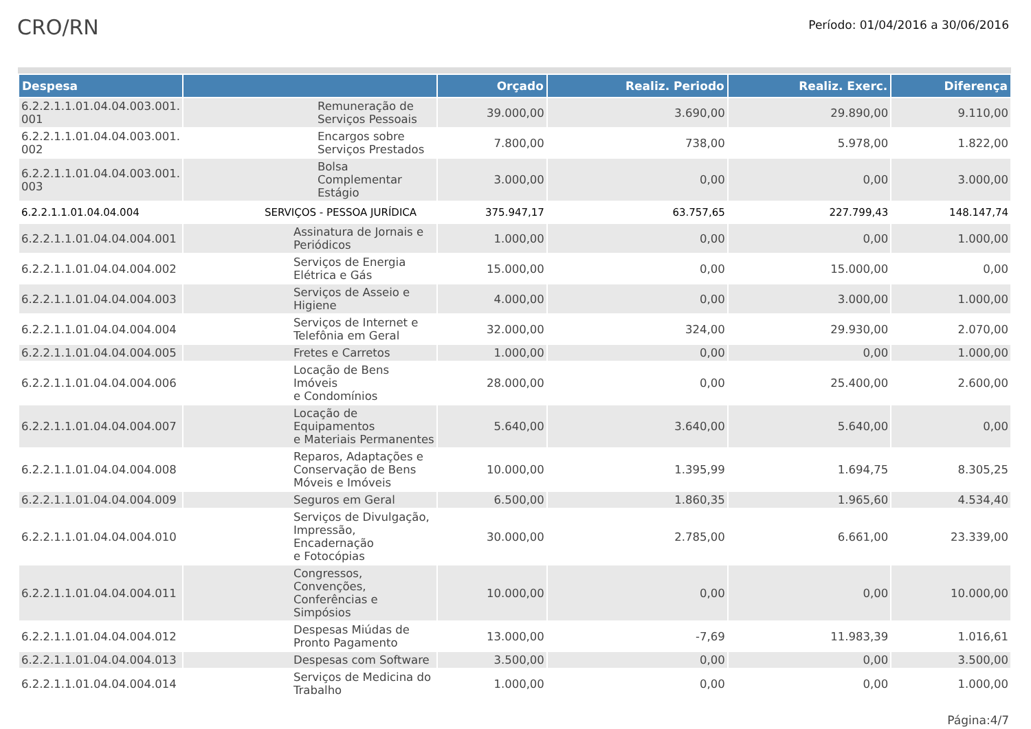CRO/RN
Período: 01/04/2016 a 30/06/2016
| Despesa | | Orçado | Realiz. Periodo | Realiz. Exerc. | Diferença |
| --- | --- | --- | --- | --- | --- |
| 6.2.2.1.1.01.04.04.003.001. 001 | Remuneração de Serviços Pessoais | 39.000,00 | 3.690,00 | 29.890,00 | 9.110,00 |
| 6.2.2.1.1.01.04.04.003.001. 002 | Encargos sobre Serviços Prestados | 7.800,00 | 738,00 | 5.978,00 | 1.822,00 |
| 6.2.2.1.1.01.04.04.003.001. 003 | Bolsa Complementar Estágio | 3.000,00 | 0,00 | 0,00 | 3.000,00 |
| 6.2.2.1.1.01.04.04.004 | SERVIÇOS - PESSOA JURÍDICA | 375.947,17 | 63.757,65 | 227.799,43 | 148.147,74 |
| 6.2.2.1.1.01.04.04.004.001 | Assinatura de Jornais e Periódicos | 1.000,00 | 0,00 | 0,00 | 1.000,00 |
| 6.2.2.1.1.01.04.04.004.002 | Serviços de Energia Elétrica e Gás | 15.000,00 | 0,00 | 15.000,00 | 0,00 |
| 6.2.2.1.1.01.04.04.004.003 | Serviços de Asseio e Higiene | 4.000,00 | 0,00 | 3.000,00 | 1.000,00 |
| 6.2.2.1.1.01.04.04.004.004 | Serviços de Internet e Telefônia em Geral | 32.000,00 | 324,00 | 29.930,00 | 2.070,00 |
| 6.2.2.1.1.01.04.04.004.005 | Fretes e Carretos | 1.000,00 | 0,00 | 0,00 | 1.000,00 |
| 6.2.2.1.1.01.04.04.004.006 | Locação de Bens Imóveis e Condomínios | 28.000,00 | 0,00 | 25.400,00 | 2.600,00 |
| 6.2.2.1.1.01.04.04.004.007 | Locação de Equipamentos e Materiais Permanentes | 5.640,00 | 3.640,00 | 5.640,00 | 0,00 |
| 6.2.2.1.1.01.04.04.004.008 | Reparos, Adaptações e Conservação de Bens Móveis e Imóveis | 10.000,00 | 1.395,99 | 1.694,75 | 8.305,25 |
| 6.2.2.1.1.01.04.04.004.009 | Seguros em Geral | 6.500,00 | 1.860,35 | 1.965,60 | 4.534,40 |
| 6.2.2.1.1.01.04.04.004.010 | Serviços de Divulgação, Impressão, Encadernação e Fotocópias | 30.000,00 | 2.785,00 | 6.661,00 | 23.339,00 |
| 6.2.2.1.1.01.04.04.004.011 | Congressos, Convenções, Conferências e Simpósios | 10.000,00 | 0,00 | 0,00 | 10.000,00 |
| 6.2.2.1.1.01.04.04.004.012 | Despesas Miúdas de Pronto Pagamento | 13.000,00 | -7,69 | 11.983,39 | 1.016,61 |
| 6.2.2.1.1.01.04.04.004.013 | Despesas com Software | 3.500,00 | 0,00 | 0,00 | 3.500,00 |
| 6.2.2.1.1.01.04.04.004.014 | Serviços de Medicina do Trabalho | 1.000,00 | 0,00 | 0,00 | 1.000,00 |
Página:4/7